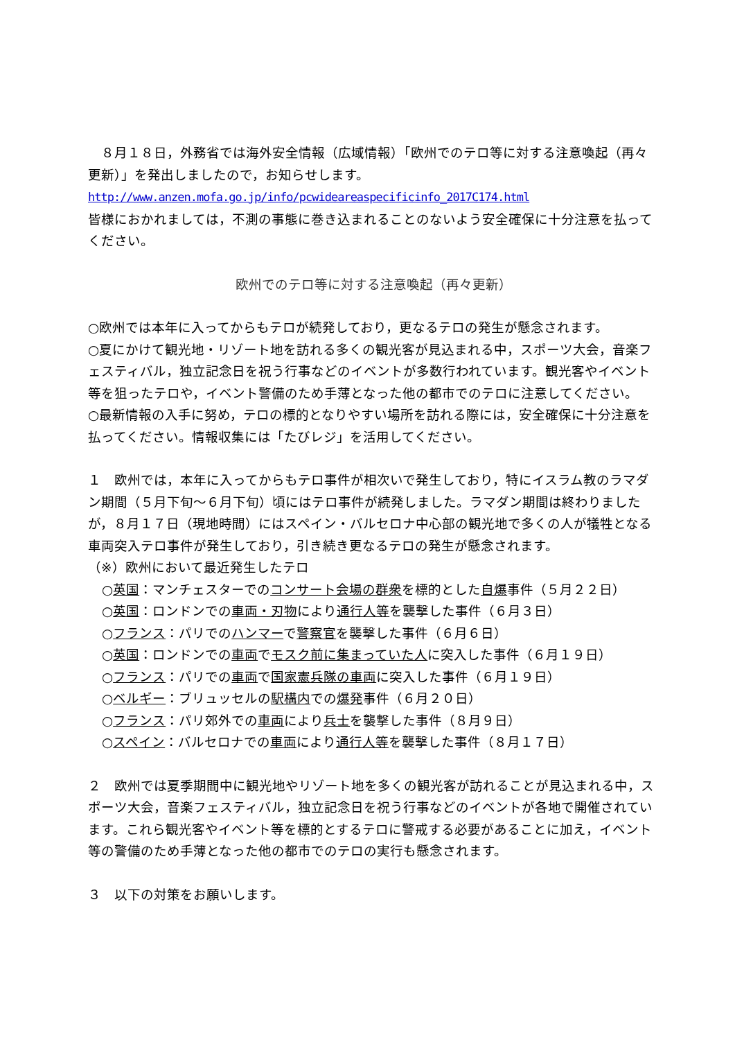８月１８日，外務省では海外安全情報（広域情報）「欧州でのテロ等に対する注意喚起（再々更新）」を発出しましたので，お知らせします。
http://www.anzen.mofa.go.jp/info/pcwideareaspecificinfo_2017C174.html
皆様におかれましては，不測の事態に巻き込まれることのないよう安全確保に十分注意を払ってください。
欧州でのテロ等に対する注意喚起（再々更新）
○欧州では本年に入ってからもテロが続発しており，更なるテロの発生が懸念されます。
○夏にかけて観光地・リゾート地を訪れる多くの観光客が見込まれる中，スポーツ大会，音楽フェスティバル，独立記念日を祝う行事などのイベントが多数行われています。観光客やイベント等を狙ったテロや，イベント警備のため手薄となった他の都市でのテロに注意してください。
○最新情報の入手に努め，テロの標的となりやすい場所を訪れる際には，安全確保に十分注意を払ってください。情報収集には「たびレジ」を活用してください。
１　欧州では，本年に入ってからもテロ事件が相次いで発生しており，特にイスラム教のラマダン期間（５月下旬～６月下旬）頃にはテロ事件が続発しました。ラマダン期間は終わりましたが，８月１７日（現地時間）にはスペイン・バルセロナ中心部の観光地で多くの人が犠牲となる車両突入テロ事件が発生しており，引き続き更なるテロの発生が懸念されます。
（※）欧州において最近発生したテロ
○英国：マンチェスターでのコンサート会場の群衆を標的とした自爆事件（５月２２日）
○英国：ロンドンでの車両・刃物により通行人等を襲撃した事件（６月３日）
○フランス：パリでのハンマーで警察官を襲撃した事件（６月６日）
○英国：ロンドンでの車両でモスク前に集まっていた人に突入した事件（６月１９日）
○フランス：パリでの車両で国家憲兵隊の車両に突入した事件（６月１９日）
○ベルギー：ブリュッセルの駅構内での爆発事件（６月２０日）
○フランス：パリ郊外での車両により兵士を襲撃した事件（８月９日）
○スペイン：バルセロナでの車両により通行人等を襲撃した事件（８月１７日）
２　欧州では夏季期間中に観光地やリゾート地を多くの観光客が訪れることが見込まれる中，スポーツ大会，音楽フェスティバル，独立記念日を祝う行事などのイベントが各地で開催されています。これら観光客やイベント等を標的とするテロに警戒する必要があることに加え，イベント等の警備のため手薄となった他の都市でのテロの実行も懸念されます。
３　以下の対策をお願いします。